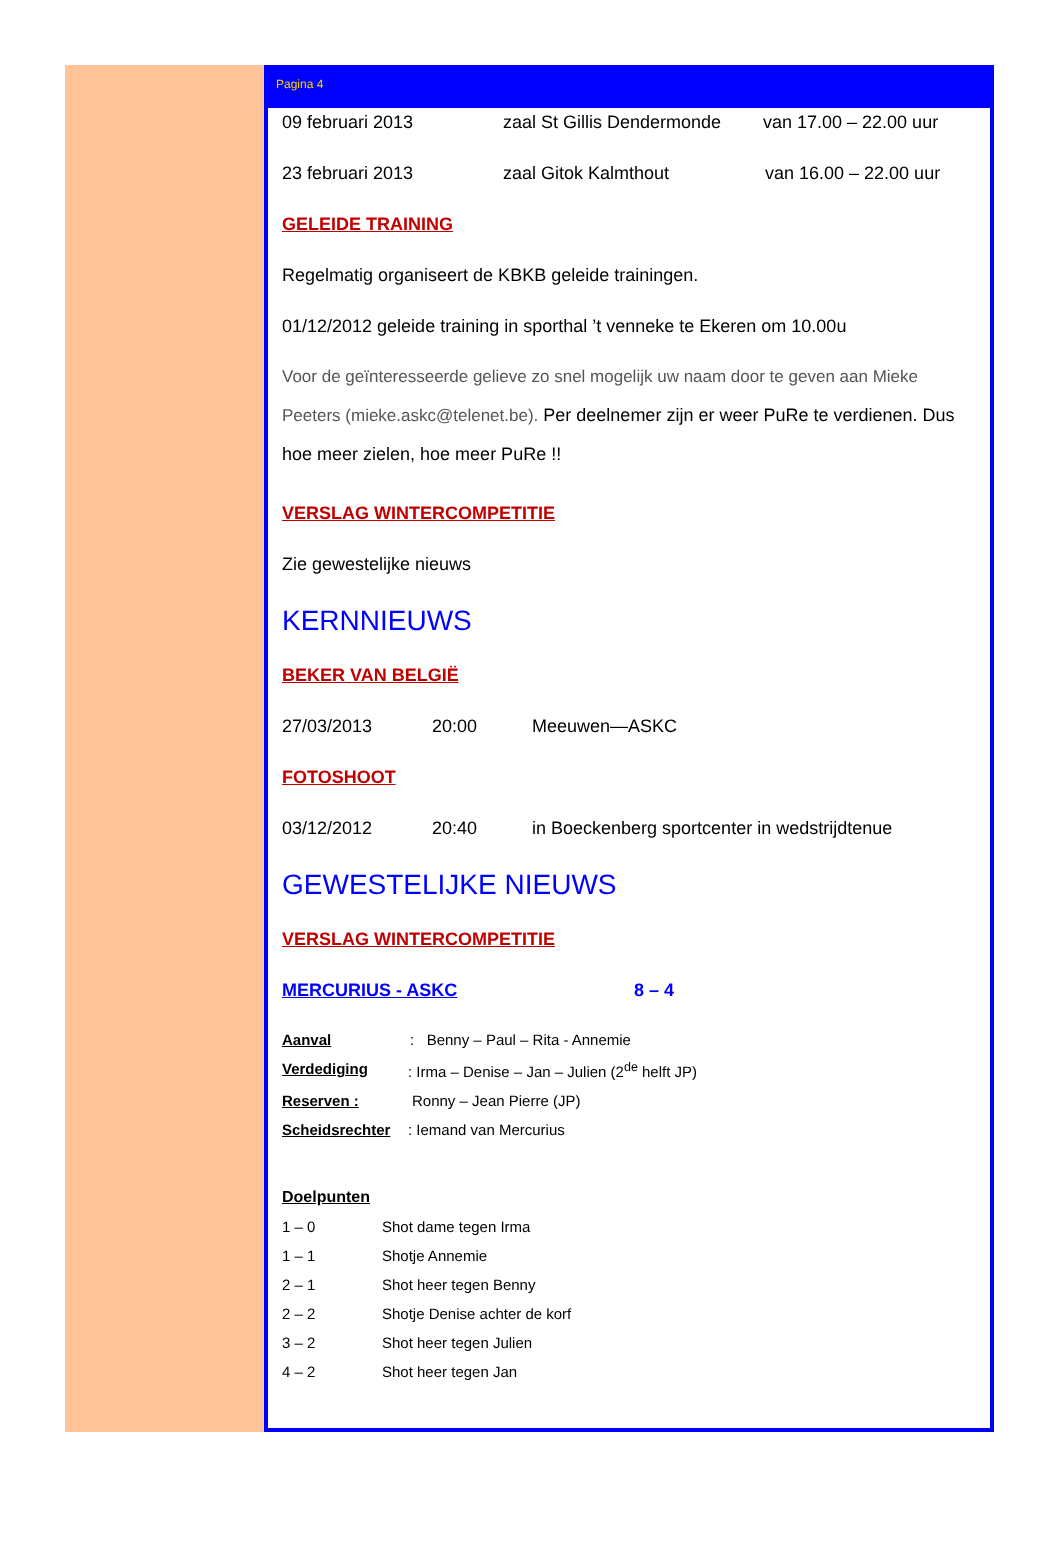Pagina 4
09 februari 2013 zaal St Gillis Dendermonde van 17.00 – 22.00 uur
23 februari 2013 zaal Gitok Kalmthout van 16.00 – 22.00 uur
GELEIDE TRAINING
Regelmatig organiseert de KBKB geleide trainingen.
01/12/2012 geleide training in sporthal ’t venneke te Ekeren om 10.00u
Voor de geïnteresseerde gelieve zo snel mogelijk uw naam door te geven aan Mieke Peeters (mieke.askc@telenet.be). Per deelnemer zijn er weer PuRe te verdienen. Dus hoe meer zielen, hoe meer PuRe !!
VERSLAG WINTERCOMPETITIE
Zie gewestelijke nieuws
KERNNIEUWS
BEKER VAN BELGIË
27/03/2013 20:00 Meeuwen—ASKC
FOTOSHOOT
03/12/2012 20:40 in Boeckenberg sportcenter in wedstrijdtenue
GEWESTELIJKE NIEUWS
VERSLAG WINTERCOMPETITIE
MERCURIUS - ASKC 8 – 4
Aanval: Benny – Paul – Rita - Annemie
Verdediging: Irma – Denise – Jan – Julien (2<sup>de</sup> helft JP)
Reserven : Ronny – Jean Pierre (JP)
Scheidsrechter: Iemand van Mercurius
Doelpunten
1 – 0 Shot dame tegen Irma
1 – 1 Shotje Annemie
2 – 1 Shot heer tegen Benny
2 – 2 Shotje Denise achter de korf
3 – 2 Shot heer tegen Julien
4 – 2 Shot heer tegen Jan